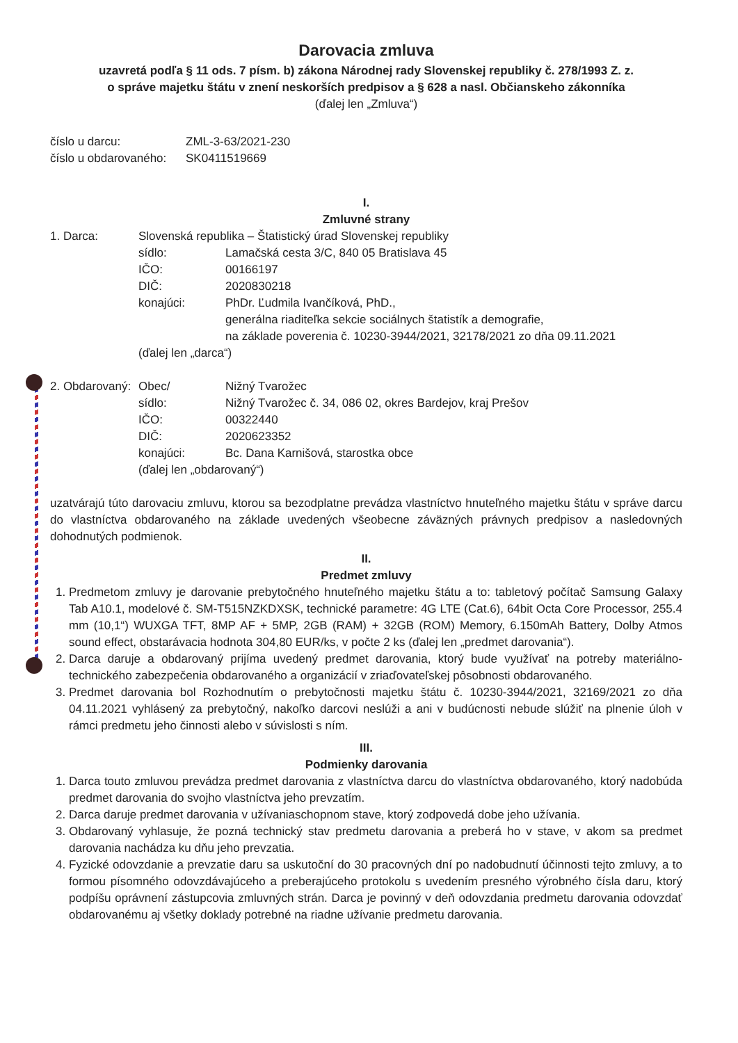Darovacia zmluva
uzavretá podľa § 11 ods. 7 písm. b) zákona Národnej rady Slovenskej republiky č. 278/1993 Z. z.
o správe majetku štátu v znení neskorších predpisov a § 628 a nasl. Občianskeho zákonníka
(ďalej len „Zmluva“)
| číslo u darcu: | ZML-3-63/2021-230 |
| číslo u obdarovaného: | SK0411519669 |
I.
Zmluvné strany
| 1. Darca: | Slovenská republika – Štatistický úrad Slovenskej republiky | |
| | sídlo: | Lamačská cesta 3/C, 840 05 Bratislava 45 |
| | IČO: | 00166197 |
| | DIČ: | 2020830218 |
| | konajúci: | PhDr. Ľudmila Ivančíková, PhD., generálna riaditeľka sekcie sociálnych štatistík a demografie, na základe poverenia č. 10230-3944/2021, 32178/2021 zo dňa 09.11.2021 |
| | (ďalej len „darca“) | |
| 2. Obdarovaný: | Obec/ | Nižný Tvarožec |
| | sídlo: | Nižný Tvarožec č. 34, 086 02, okres Bardejov, kraj Prešov |
| | IČO: | 00322440 |
| | DIČ: | 2020623352 |
| | konajúci: | Bc. Dana Karnišová, starostka obce |
| | (ďalej len „obdarovaný“) | |
uzatvárajú túto darovaciu zmluvu, ktorou sa bezodplatne prevádza vlastníctvo hnuteľného majetku štátu v správe darcu do vlastníctva obdarovaného na základe uvedených všeobecne záväzných právnych predpisov a nasledovných dohodnutých podmienok.
II.
Predmet zmluvy
1. Predmetom zmluvy je darovanie prebytočného hnuteľného majetku štátu a to: tabletový počítač Samsung Galaxy Tab A10.1, modelové č. SM-T515NZKDXSK, technické parametre: 4G LTE (Cat.6), 64bit Octa Core Processor, 255.4 mm (10,1“) WUXGA TFT, 8MP AF + 5MP, 2GB (RAM) + 32GB (ROM) Memory, 6.150mAh Battery, Dolby Atmos sound effect, obstarávacia hodnota 304,80 EUR/ks, v počte 2 ks (ďalej len „predmet darovania“).
2. Darca daruje a obdarovaný prijíma uvedený predmet darovania, ktorý bude využívať na potreby materiálno-technického zabezpečenia obdarovaného a organizácií v zriaďovateľskej pôsobnosti obdarovaného.
3. Predmet darovania bol Rozhodnutím o prebytočnosti majetku štátu č. 10230-3944/2021, 32169/2021 zo dňa 04.11.2021 vyhlásený za prebytočný, nakoľko darcovi neslúži a ani v budúcnosti nebude slúžiť na plnenie úloh v rámci predmetu jeho činnosti alebo v súvislosti s ním.
III.
Podmienky darovania
1. Darca touto zmluvou prevádza predmet darovania z vlastníctva darcu do vlastníctva obdarovaného, ktorý nadobúda predmet darovania do svojho vlastníctva jeho prevzatím.
2. Darca daruje predmet darovania v užívaniaschopnom stave, ktorý zodpovedá dobe jeho užívania.
3. Obdarovaný vyhlasuje, že pozná technický stav predmetu darovania a preberá ho v stave, v akom sa predmet darovania nachádza ku dňu jeho prevzatia.
4. Fyzické odovzdanie a prevzatie daru sa uskutoční do 30 pracovných dní po nadobudnutí účinnosti tejto zmluvy, a to formou písomného odovzdávajúceho a preberajúceho protokolu s uvedením presného výrobného čísla daru, ktorý podpíšu oprávnení zástupcovia zmluvných strán. Darca je povinný v deň odovzdania predmetu darovania odovzdať obdarovanému aj všetky doklady potrebné na riadne užívanie predmetu darovania.